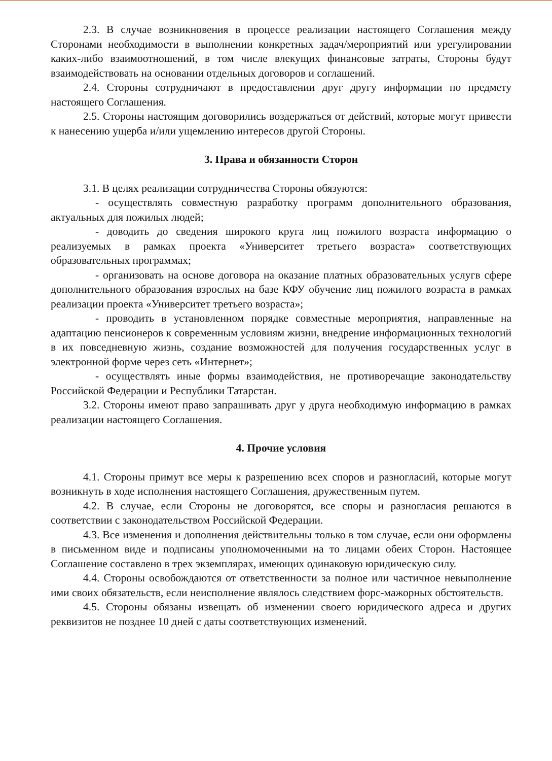2.3. В случае возникновения в процессе реализации настоящего Соглашения между Сторонами необходимости в выполнении конкретных задач/мероприятий или урегулировании каких-либо взаимоотношений, в том числе влекущих финансовые затраты, Стороны будут взаимодействовать на основании отдельных договоров и соглашений.
2.4. Стороны сотрудничают в предоставлении друг другу информации по предмету настоящего Соглашения.
2.5. Стороны настоящим договорились воздержаться от действий, которые могут привести к нанесению ущерба и/или ущемлению интересов другой Стороны.
3. Права и обязанности Сторон
3.1. В целях реализации сотрудничества Стороны обязуются:
- осуществлять совместную разработку программ дополнительного образования, актуальных для пожилых людей;
- доводить до сведения широкого круга лиц пожилого возраста информацию о реализуемых в рамках проекта «Университет третьего возраста» соответствующих образовательных программах;
- организовать на основе договора на оказание платных образовательных услугв сфере дополнительного образования взрослых на базе КФУ обучение лиц пожилого возраста в рамках реализации проекта «Университет третьего возраста»;
- проводить в установленном порядке совместные мероприятия, направленные на адаптацию пенсионеров к современным условиям жизни, внедрение информационных технологий в их повседневную жизнь, создание возможностей для получения государственных услуг в электронной форме через сеть «Интернет»;
- осуществлять иные формы взаимодействия, не противоречащие законодательству Российской Федерации и Республики Татарстан.
3.2. Стороны имеют право запрашивать друг у друга необходимую информацию в рамках реализации настоящего Соглашения.
4. Прочие условия
4.1. Стороны примут все меры к разрешению всех споров и разногласий, которые могут возникнуть в ходе исполнения настоящего Соглашения, дружественным путем.
4.2. В случае, если Стороны не договорятся, все споры и разногласия решаются в соответствии с законодательством Российской Федерации.
4.3. Все изменения и дополнения действительны только в том случае, если они оформлены в письменном виде и подписаны уполномоченными на то лицами обеих Сторон. Настоящее Соглашение составлено в трех экземплярах, имеющих одинаковую юридическую силу.
4.4. Стороны освобождаются от ответственности за полное или частичное невыполнение ими своих обязательств, если неисполнение являлось следствием форс-мажорных обстоятельств.
4.5. Стороны обязаны извещать об изменении своего юридического адреса и других реквизитов не позднее 10 дней с даты соответствующих изменений.